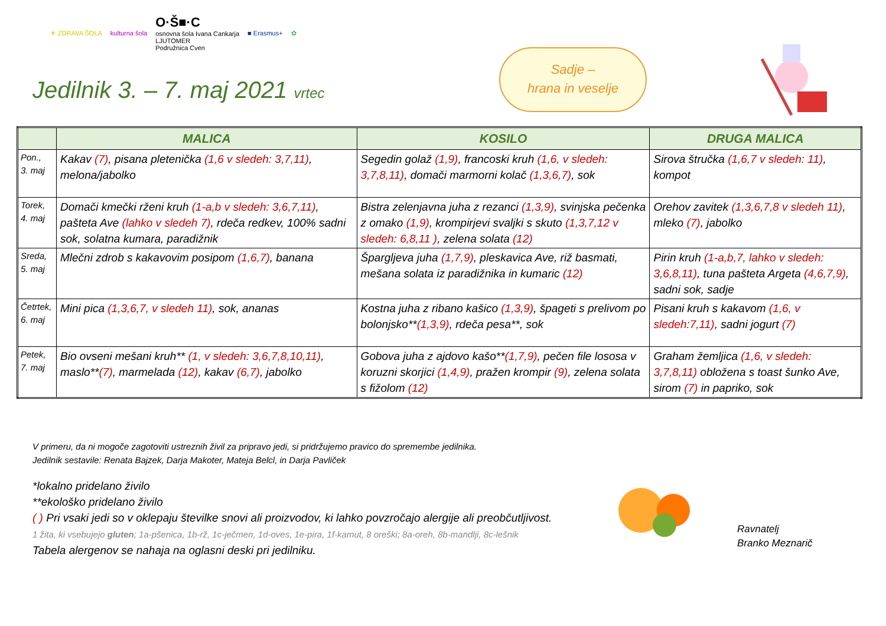☀ ZDRAVA ŠOLA kulturna šola O·Š■·C
osnovna šola Ivana Cankarja
LJUTOMER
Podružnica Cven ■ Erasmus+ ✿
Jedilnik 3. – 7. maj 2021 vrtec
Sadje –
hrana in veselje
| | MALICA | KOSILO | DRUGA MALICA |
| --- | --- | --- | --- |
| Pon., 3. maj | Kakav (7) , pisana pletenička (1,6 v sledeh: 3,7,11) , melona/jabolko | Segedin golaž (1,9) , francoski kruh (1,6, v sledeh: 3,7,8,11) , domači marmorni kolač (1,3,6,7) , sok | Sirova štručka (1,6,7 v sledeh: 11) , kompot |
| Torek, 4. maj | Domači kmečki rženi kruh (1-a,b v sledeh: 3,6,7,11) , pašteta Ave (lahko v sledeh 7) , rdeča redkev, 100% sadni sok, solatna kumara, paradižnik | Bistra zelenjavna juha z rezanci (1,3,9) , svinjska pečenka z omako (1,9) , krompirjevi svaljki s skuto (1,3,7,12 v sledeh: 6,8,11 ) , zelena solata (12) | Orehov zavitek (1,3,6,7,8 v sledeh 11) , mleko (7) , jabolko |
| Sreda, 5. maj | Mlečni zdrob s kakavovim posipom (1,6,7) , banana | Špargljeva juha (1,7,9) , pleskavica Ave, riž basmati, mešana solata iz paradižnika in kumaric (12) | Pirin kruh (1-a,b,7, lahko v sledeh: 3,6,8,11) , tuna pašteta Argeta (4,6,7,9) , sadni sok, sadje |
| Četrtek, 6. maj | Mini pica (1,3,6,7, v sledeh 11) , sok, ananas | Kostna juha z ribano kašico (1,3,9) , špageti s prelivom po bolonjsko** (1,3,9) , rdeča pesa**, sok | Pisani kruh s kakavom (1,6, v sledeh:7,11) , sadni jogurt (7) |
| Petek, 7. maj | Bio ovseni mešani kruh** (1, v sledeh: 3,6,7,8,10,11) , maslo** (7) , marmelada (12) , kakav (6,7) , jabolko | Gobova juha z ajdovo kašo** (1,7,9) , pečen file lososa v koruzni skorjici (1,4,9) , pražen krompir (9) , zelena solata s fižolom (12) | Graham žemljica (1,6, v sledeh: 3,7,8,11) obložena s toast šunko Ave, sirom (7) in papriko, sok |
V primeru, da ni mogoče zagotoviti ustreznih živil za pripravo jedi, si pridržujemo pravico do spremembe jedilnika.
Jedilnik sestavile: Renata Bajzek, Darja Makoter, Mateja Belcl, in Darja Pavliček
*lokalno pridelano živilo
**ekološko pridelano živilo
( ) Pri vsaki jedi so v oklepaju številke snovi ali proizvodov, ki lahko povzročajo alergije ali preobčutljivost.
1 žita, ki vsebujejo gluten; 1a-pšenica, 1b-rž, 1c-ječmen, 1d-oves, 1e-pira, 1f-kamut, 8 oreški; 8a-oreh, 8b-mandlji, 8c-lešnik
Tabela alergenov se nahaja na oglasni deski pri jedilniku.
Ravnatelj
Branko Meznarič